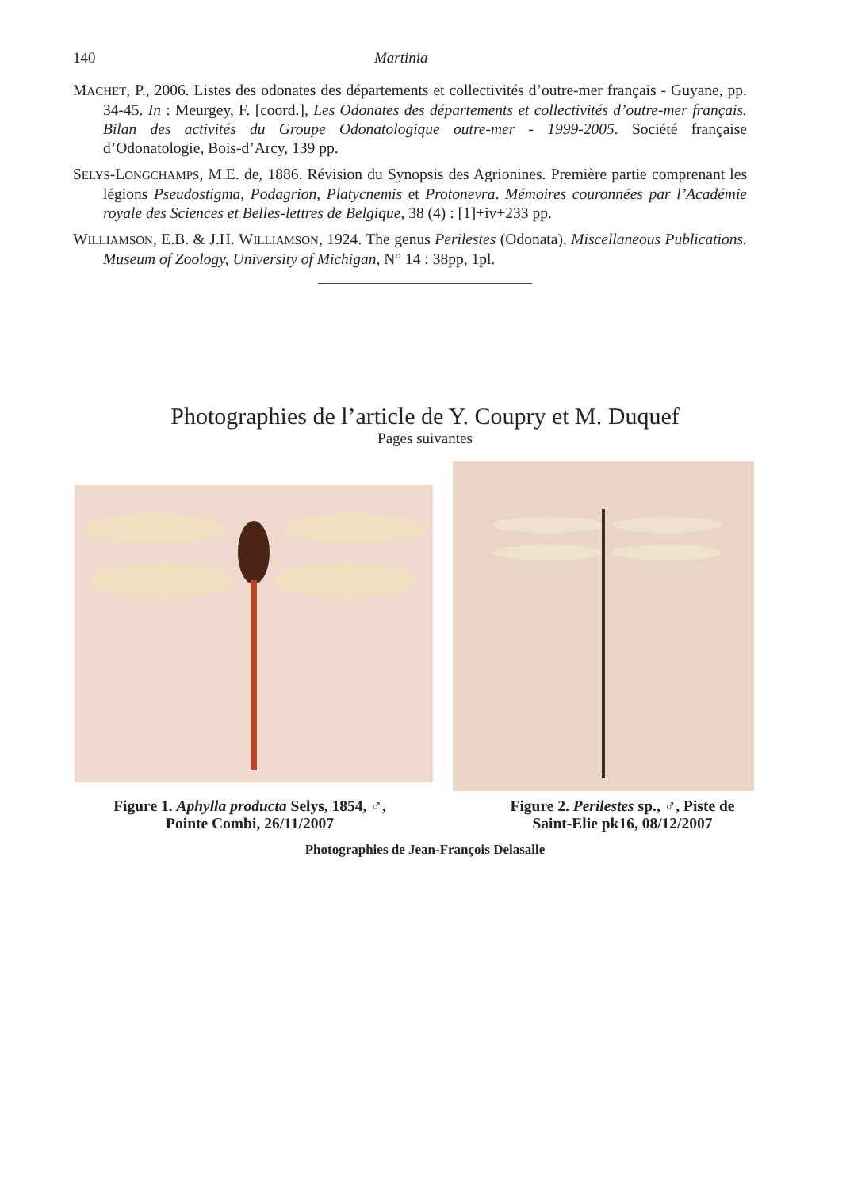140 Martinia
MACHET, P., 2006. Listes des odonates des départements et collectivités d’outre-mer français - Guyane, pp. 34-45. In : Meurgey, F. [coord.], Les Odonates des départements et collectivités d’outre-mer français. Bilan des activités du Groupe Odonatologique outre-mer - 1999-2005. Société française d’Odonatologie, Bois-d’Arcy, 139 pp.
SELYS-LONGCHAMPS, M.E. de, 1886. Révision du Synopsis des Agrionines. Première partie comprenant les légions Pseudostigma, Podagrion, Platycnemis et Protonevra. Mémoires couronnées par l’Académie royale des Sciences et Belles-lettres de Belgique, 38 (4) : [1]+iv+233 pp.
WILLIAMSON, E.B. & J.H. WILLIAMSON, 1924. The genus Perilestes (Odonata). Miscellaneous Publications. Museum of Zoology, University of Michigan, N° 14 : 38pp, 1pl.
Photographies de l’article de Y. Coupry et M. Duquef
Pages suivantes
Figure 1. Aphylla producta Selys, 1854, ♂,
Pointe Combi, 26/11/2007
Figure 2. Perilestes sp., ♂, Piste de
Saint-Elie pk16, 08/12/2007
Photographies de Jean-François Delasalle